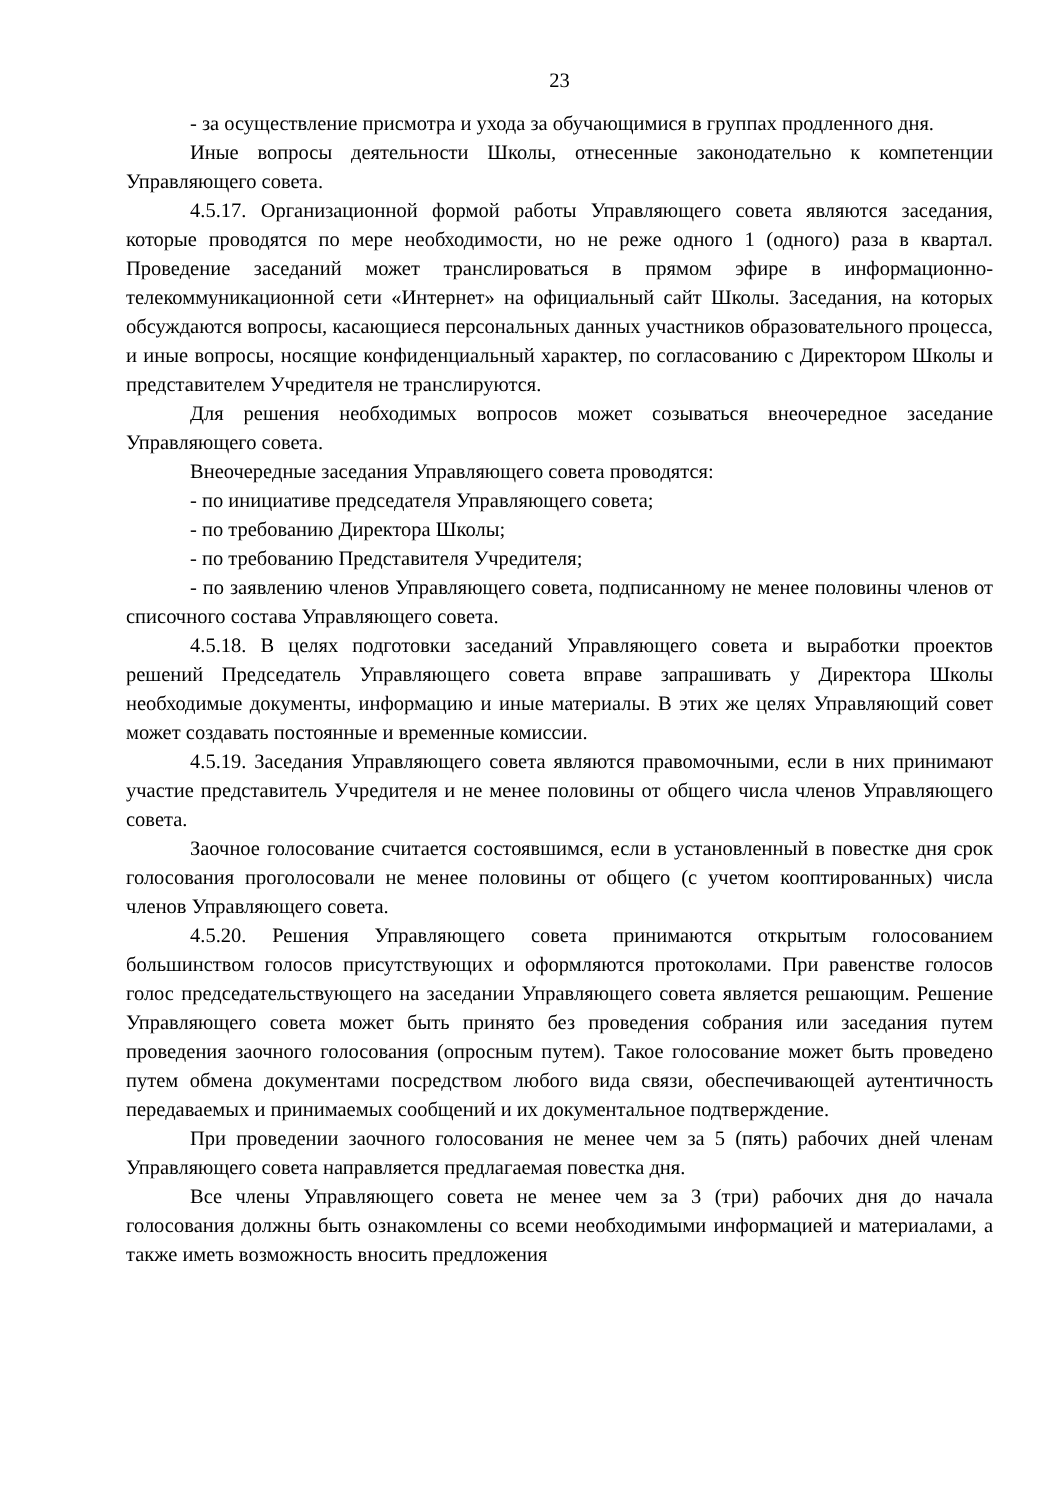23
- за осуществление присмотра и ухода за обучающимися в группах продленного дня.
Иные вопросы деятельности Школы, отнесенные законодательно к компетенции Управляющего совета.
4.5.17. Организационной формой работы Управляющего совета являются заседания, которые проводятся по мере необходимости, но не реже одного 1 (одного) раза в квартал. Проведение заседаний может транслироваться в прямом эфире в информационно-телекоммуникационной сети «Интернет» на официальный сайт Школы. Заседания, на которых обсуждаются вопросы, касающиеся персональных данных участников образовательного процесса, и иные вопросы, носящие конфиденциальный характер, по согласованию с Директором Школы и представителем Учредителя не транслируются.
Для решения необходимых вопросов может созываться внеочередное заседание Управляющего совета.
Внеочередные заседания Управляющего совета проводятся:
- по инициативе председателя Управляющего совета;
- по требованию Директора Школы;
- по требованию Представителя Учредителя;
- по заявлению членов Управляющего совета, подписанному не менее половины членов от списочного состава Управляющего совета.
4.5.18. В целях подготовки заседаний Управляющего совета и выработки проектов решений Председатель Управляющего совета вправе запрашивать у Директора Школы необходимые документы, информацию и иные материалы. В этих же целях Управляющий совет может создавать постоянные и временные комиссии.
4.5.19. Заседания Управляющего совета являются правомочными, если в них принимают участие представитель Учредителя и не менее половины от общего числа членов Управляющего совета.
Заочное голосование считается состоявшимся, если в установленный в повестке дня срок голосования проголосовали не менее половины от общего (с учетом кооптированных) числа членов Управляющего совета.
4.5.20. Решения Управляющего совета принимаются открытым голосованием большинством голосов присутствующих и оформляются протоколами. При равенстве голосов голос председательствующего на заседании Управляющего совета является решающим. Решение Управляющего совета может быть принято без проведения собрания или заседания путем проведения заочного голосования (опросным путем). Такое голосование может быть проведено путем обмена документами посредством любого вида связи, обеспечивающей аутентичность передаваемых и принимаемых сообщений и их документальное подтверждение.
При проведении заочного голосования не менее чем за 5 (пять) рабочих дней членам Управляющего совета направляется предлагаемая повестка дня.
Все члены Управляющего совета не менее чем за 3 (три) рабочих дня до начала голосования должны быть ознакомлены со всеми необходимыми информацией и материалами, а также иметь возможность вносить предложения